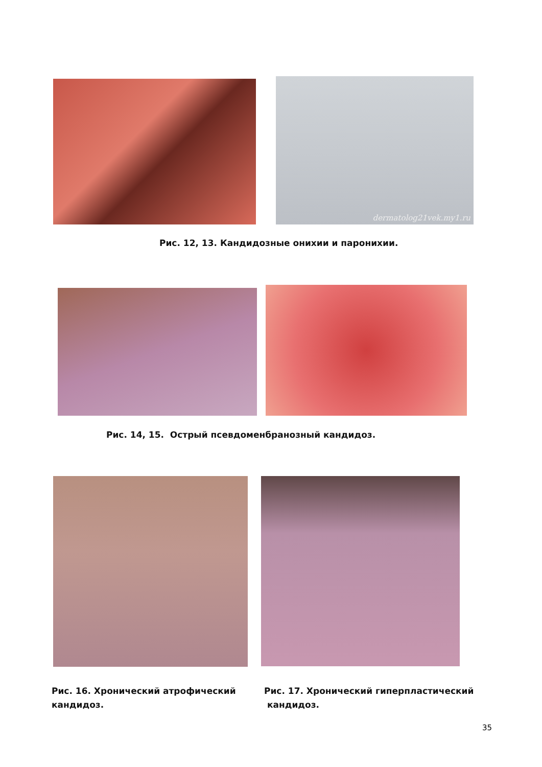dermatolog21vek.my1.ru
Рис. 12, 13. Кандидозные онихии и паронихии.
Рис. 14, 15. Острый псевдоменбранозный кандидоз.
Рис. 16. Хронический атрофический
кандидоз.
Рис. 17. Хронический гиперпластический
кандидоз.
35